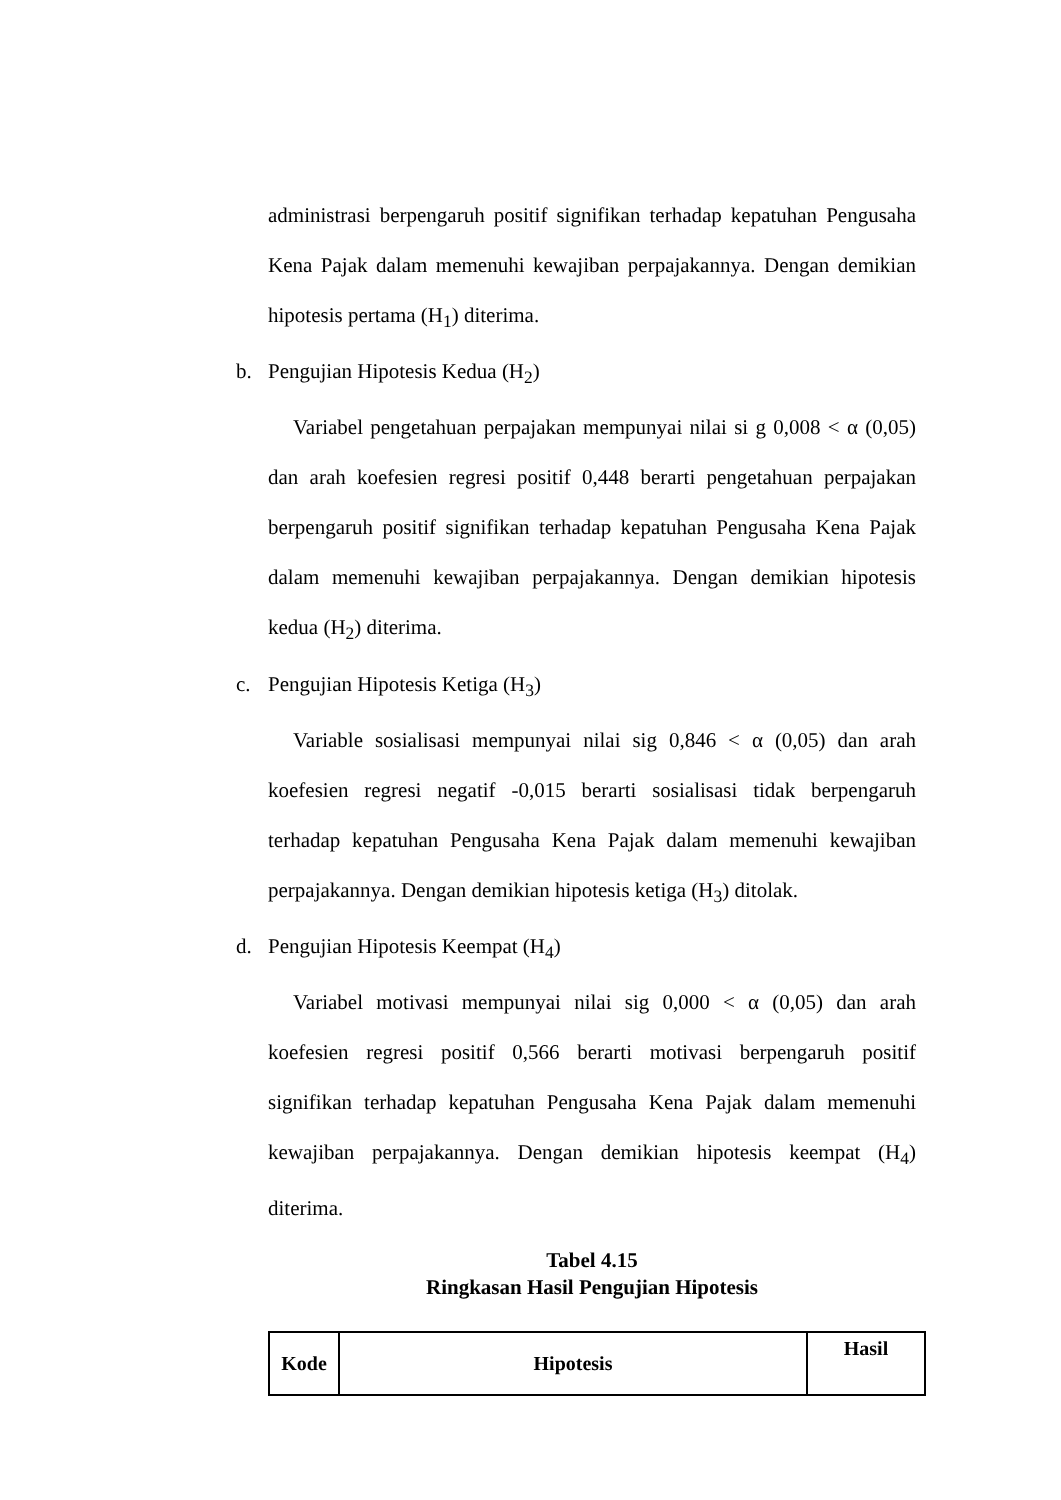administrasi berpengaruh positif signifikan terhadap kepatuhan Pengusaha Kena Pajak dalam memenuhi kewajiban perpajakannya. Dengan demikian hipotesis pertama (H<sub>1</sub>) diterima.
b. Pengujian Hipotesis Kedua (H<sub>2</sub>)
Variabel pengetahuan perpajakan mempunyai nilai si g 0,008 < α (0,05) dan arah koefesien regresi positif 0,448 berarti pengetahuan perpajakan berpengaruh positif signifikan terhadap kepatuhan Pengusaha Kena Pajak dalam memenuhi kewajiban perpajakannya. Dengan demikian hipotesis kedua (H<sub>2</sub>) diterima.
c. Pengujian Hipotesis Ketiga (H<sub>3</sub>)
Variable sosialisasi mempunyai nilai sig 0,846 < α (0,05) dan arah koefesien regresi negatif -0,015 berarti sosialisasi tidak berpengaruh terhadap kepatuhan Pengusaha Kena Pajak dalam memenuhi kewajiban perpajakannya. Dengan demikian hipotesis ketiga (H<sub>3</sub>) ditolak.
d. Pengujian Hipotesis Keempat (H<sub>4</sub>)
Variabel motivasi mempunyai nilai sig 0,000 < α (0,05) dan arah koefesien regresi positif 0,566 berarti motivasi berpengaruh positif signifikan terhadap kepatuhan Pengusaha Kena Pajak dalam memenuhi kewajiban perpajakannya. Dengan demikian hipotesis keempat (H<sub>4</sub>) diterima.
Tabel 4.15
Ringkasan Hasil Pengujian Hipotesis
| Kode | Hipotesis | Hasil |
| --- | --- | --- |